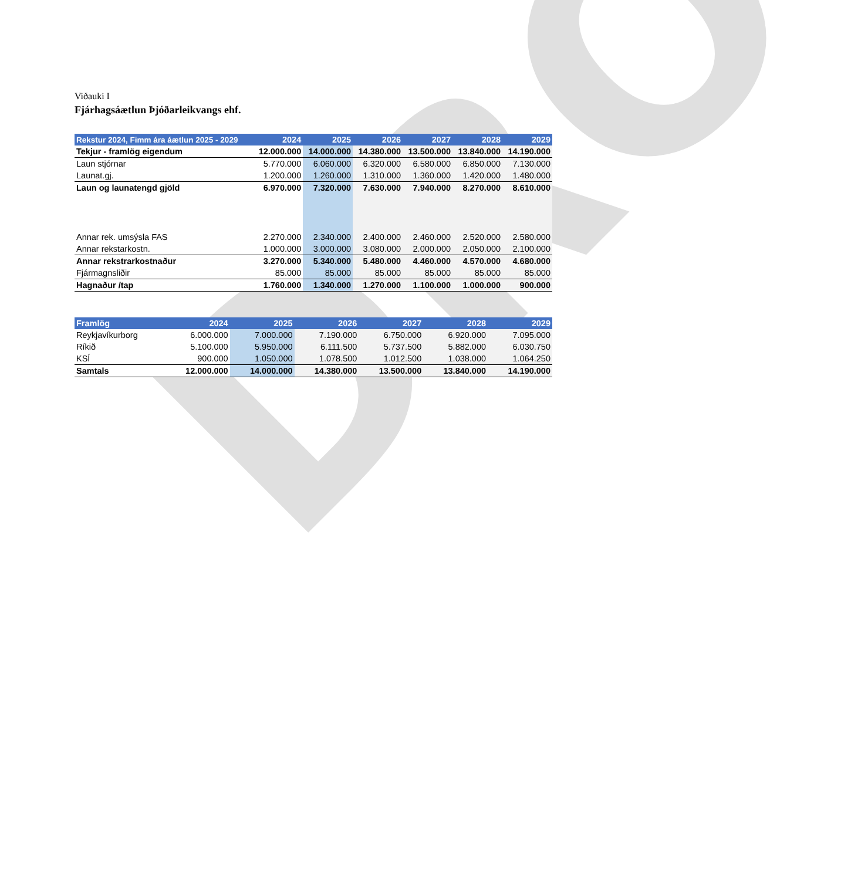DRO
Viðauki I
Fjárhagsáætlun Þjóðarleikvangs ehf.
| Rekstur 2024, Fimm ára áætlun 2025 - 2029 | 2024 | 2025 | 2026 | 2027 | 2028 | 2029 |
| --- | --- | --- | --- | --- | --- | --- |
| Tekjur - framlög eigendum | 12.000.000 | 14.000.000 | 14.380.000 | 13.500.000 | 13.840.000 | 14.190.000 |
| Laun stjórnar | 5.770.000 | 6.060.000 | 6.320.000 | 6.580.000 | 6.850.000 | 7.130.000 |
| Launat.gj. | 1.200.000 | 1.260.000 | 1.310.000 | 1.360.000 | 1.420.000 | 1.480.000 |
| Laun og launatengd gjöld | 6.970.000 | 7.320.000 | 7.630.000 | 7.940.000 | 8.270.000 | 8.610.000 |
| Annar rek. umsýsla FAS | 2.270.000 | 2.340.000 | 2.400.000 | 2.460.000 | 2.520.000 | 2.580.000 |
| Annar rekstarkostn. | 1.000.000 | 3.000.000 | 3.080.000 | 2.000.000 | 2.050.000 | 2.100.000 |
| Annar rekstrarkostnaður | 3.270.000 | 5.340.000 | 5.480.000 | 4.460.000 | 4.570.000 | 4.680.000 |
| Fjármagnsliðir | 85.000 | 85.000 | 85.000 | 85.000 | 85.000 | 85.000 |
| Hagnaður /tap | 1.760.000 | 1.340.000 | 1.270.000 | 1.100.000 | 1.000.000 | 900.000 |
| Framlög | 2024 | 2025 | 2026 | 2027 | 2028 | 2029 |
| --- | --- | --- | --- | --- | --- | --- |
| Reykjavíkurborg | 6.000.000 | 7.000.000 | 7.190.000 | 6.750.000 | 6.920.000 | 7.095.000 |
| Ríkið | 5.100.000 | 5.950.000 | 6.111.500 | 5.737.500 | 5.882.000 | 6.030.750 |
| KSÍ | 900.000 | 1.050.000 | 1.078.500 | 1.012.500 | 1.038.000 | 1.064.250 |
| Samtals | 12.000.000 | 14.000.000 | 14.380.000 | 13.500.000 | 13.840.000 | 14.190.000 |